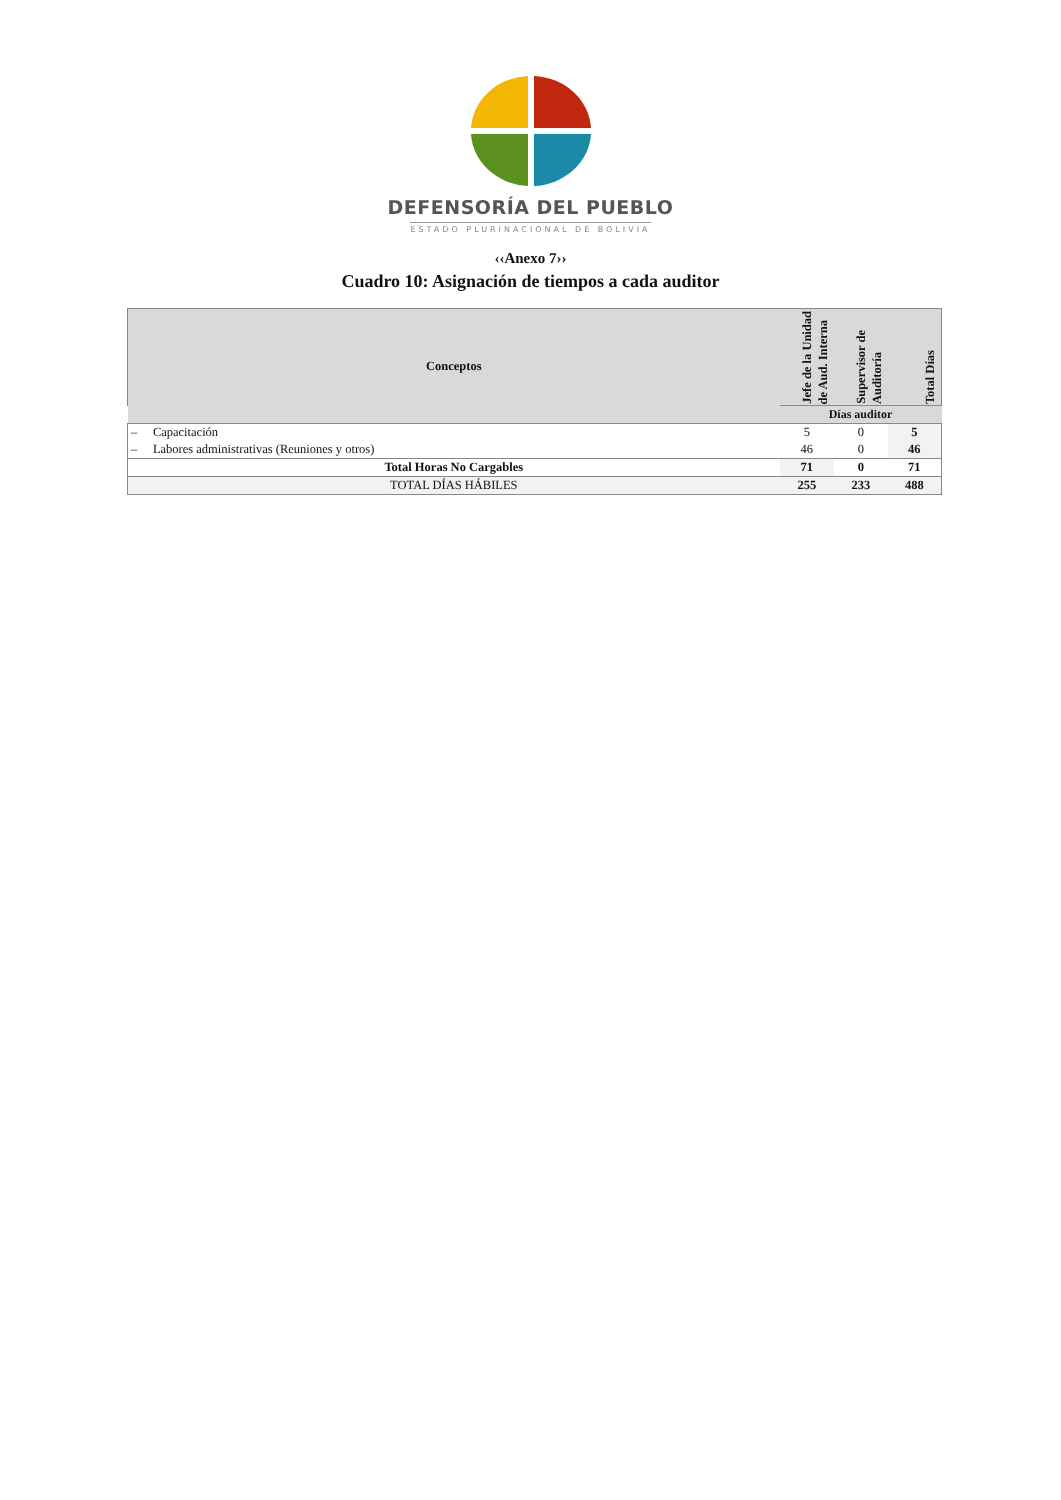DEFENSORÍA DEL PUEBLO
ESTADO PLURINACIONAL DE BOLIVIA
‹‹Anexo 7››
Cuadro 10: Asignación de tiempos a cada auditor
| Conceptos | Jefe de la Unidad de Aud. Interna | Supervisor de Auditoría | Total Días |
| --- | --- | --- | --- |
| | Días auditor | | |
| – Capacitación | 5 | 0 | 5 |
| – Labores administrativas (Reuniones y otros) | 46 | 0 | 46 |
| Total Horas No Cargables | 71 | 0 | 71 |
| TOTAL DÍAS HÁBILES | 255 | 233 | 488 |